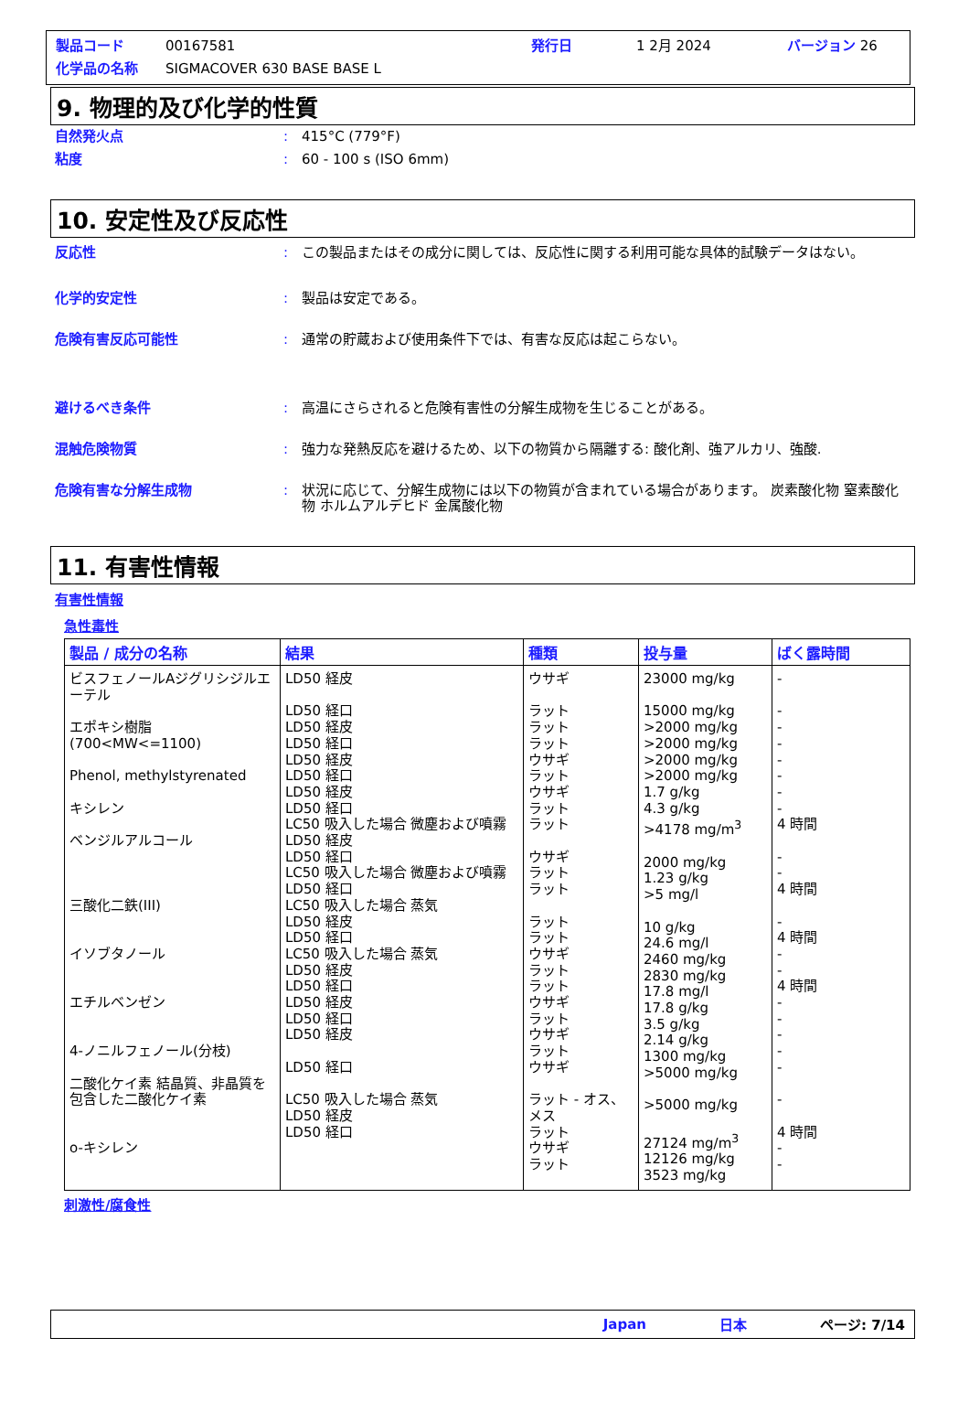製品コード 00167581 発行日 1 2月 2024 バージョン 26
化学品の名称 SIGMACOVER 630 BASE BASE L
9. 物理的及び化学的性質
自然発火点: 415°C (779°F)
粘度: 60 - 100 s (ISO 6mm)
10. 安定性及び反応性
反応性: この製品またはその成分に関しては、反応性に関する利用可能な具体的試験データはない。
化学的安定性: 製品は安定である。
危険有害反応可能性: 通常の貯蔵および使用条件下では、有害な反応は起こらない。
避けるべき条件: 高温にさらされると危険有害性の分解生成物を生じることがある。
混触危険物質: 強力な発熱反応を避けるため、以下の物質から隔離する: 酸化剤、強アルカリ、強酸.
危険有害な分解生成物: 状況に応じて、分解生成物には以下の物質が含まれている場合があります。 炭素酸化物 窒素酸化物 ホルムアルデヒド 金属酸化物
11. 有害性情報
有害性情報
急性毒性
| 製品 / 成分の名称 | 結果 | 種類 | 投与量 | ばく露時間 |
| --- | --- | --- | --- | --- |
| ビスフェノールAジグリシジルエーテル エポキシ樹脂 (700<MW<=1100) Phenol, methylstyrenated キシレン ベンジルアルコール 三酸化二鉄(III) イソブタノール エチルベンゼン 4-ノニルフェノール(分枝) 二酸化ケイ素 結晶質、非晶質を包含した二酸化ケイ素 o-キシレン | LD50 経皮 LD50 経口 LD50 経皮 LD50 経口 LD50 経皮 LD50 経口 LD50 経皮 LD50 経口 LC50 吸入した場合 微塵および噴霧 LD50 経皮 LD50 経口 LC50 吸入した場合 微塵および噴霧 LD50 経口 LC50 吸入した場合 蒸気 LD50 経皮 LD50 経口 LC50 吸入した場合 蒸気 LD50 経皮 LD50 経口 LD50 経皮 LD50 経口 LD50 経皮 LD50 経口 LC50 吸入した場合 蒸気 LD50 経皮 LD50 経口 | ウサギ ラット ラット ラット ウサギ ラット ウサギ ラット ラット ウサギ ラット ラット ラット ラット ウサギ ラット ラット ウサギ ラット ウサギ ラット ウサギ ラット - オス、メス ラット ウサギ ラット | 23000 mg/kg 15000 mg/kg >2000 mg/kg >2000 mg/kg >2000 mg/kg >2000 mg/kg 1.7 g/kg 4.3 g/kg >4178 mg/m<sup>3</sup> 2000 mg/kg 1.23 g/kg >5 mg/l 10 g/kg 24.6 mg/l 2460 mg/kg 2830 mg/kg 17.8 mg/l 17.8 g/kg 3.5 g/kg 2.14 g/kg 1300 mg/kg >5000 mg/kg >5000 mg/kg 27124 mg/m<sup>3</sup> 12126 mg/kg 3523 mg/kg | - - - - - - - - 4 時間 - - 4 時間 - 4 時間 - - 4 時間 - - - - - - 4 時間 - - |
刺激性/腐食性
Japan 日本 ページ: 7/14